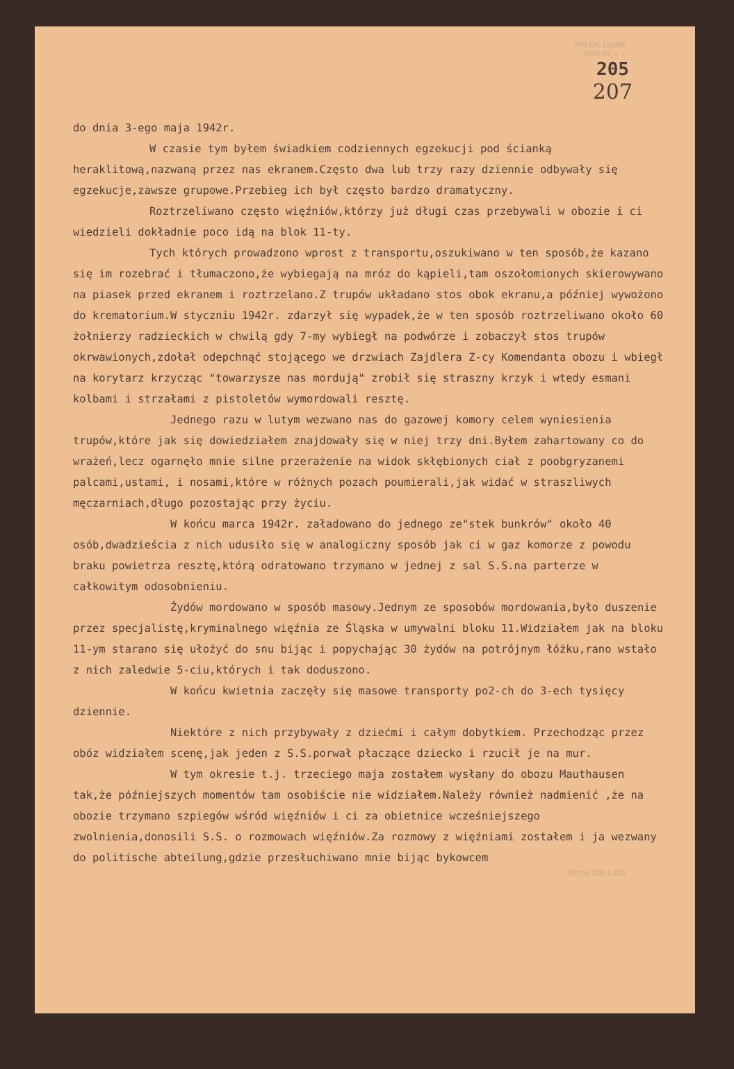IPN GK 196/89
NTN 89, t. 7
205
207
do dnia 3-ego maja 1942r.
W czasie tym byłem świadkiem codziennych egzekucji pod ścianką heraklitową,nazwaną przez nas ekranem.Często dwa lub trzy razy dziennie odbywały się egzekucje,zawsze grupowe.Przebieg ich był często bardzo dramatyczny.
Roztrzeliwano często więźniów,którzy już długi czas przebywali w obozie i ci wiedzieli dokładnie poco idą na blok 11-ty.
Tych których prowadzono wprost z transportu,oszukiwano w ten sposób,że kazano się im rozebrać i tłumaczono,że wybiegają na mróz do kąpieli,tam oszołomionych skierowywano na piasek przed ekranem i roztrzelano.Z trupów układano stos obok ekranu,a później wywożono do krematorium.W styczniu 1942r. zdarzył się wypadek,że w ten sposób roztrzeliwano około 60 żołnierzy radzieckich w chwilą gdy 7-my wybiegł na podwórze i zobaczył stos trupów okrwawionych,zdołał odepchnąć stojącego we drzwiach Zajdlera Z-cy Komendanta obozu i wbiegł na korytarz krzycząc "towarzysze nas mordują" zrobił się straszny krzyk i wtedy esmani kolbami i strzałami z pistoletów wymordowali resztę.
Jednego razu w lutym wezwano nas do gazowej komory celem wyniesienia trupów,które jak się dowiedziałem znajdowały się w niej trzy dni.Byłem zahartowany co do wrażeń,lecz ogarnęło mnie silne przerażenie na widok skłębionych ciał z poobgryzanemi palcami,ustami, i nosami,które w różnych pozach poumierali,jak widać w straszliwych męczarniach,długo pozostając przy życiu.
W końcu marca 1942r. załadowano do jednego ze"stek bunkrów" około 40 osób,dwadzieścia z nich udusiło się w analogiczny sposób jak ci w gaz komorze z powodu braku powietrza resztę,którą odratowano trzymano w jednej z sal S.S.na parterze w całkowitym odosobnieniu.
Żydów mordowano w sposób masowy.Jednym ze sposobów mordowania,było duszenie przez specjalistę,kryminalnego więźnia ze Śląska w umywalni bloku 11.Widziałem jak na bloku 11-ym starano się ułożyć do snu bijąc i popychając 30 żydów na potrójnym łóżku,rano wstało z nich zaledwie 5-ciu,których i tak doduszono.
W końcu kwietnia zaczęły się masowe transporty po2-ch do 3-ech tysięcy dziennie.
Niektóre z nich przybywały z dziećmi i całym dobytkiem. Przechodząc przez obóz widziałem scenę,jak jeden z S.S.porwał płaczące dziecko i rzucił je na mur.
W tym okresie t.j. trzeciego maja zostałem wysłany do obozu Mauthausen tak,że późniejszych momentów tam osobiście nie widziałem.Należy również nadmienić ,że na obozie trzymano szpiegów wśród więźniów i ci za obietnice wcześniejszego zwolnienia,donosili S.S. o rozmowach więźniów.Za rozmowy z więźniami zostałem i ja wezwany do politische abteilung,gdzie przesłuchiwano mnie bijąc bykowcem
Strona 228 z 253